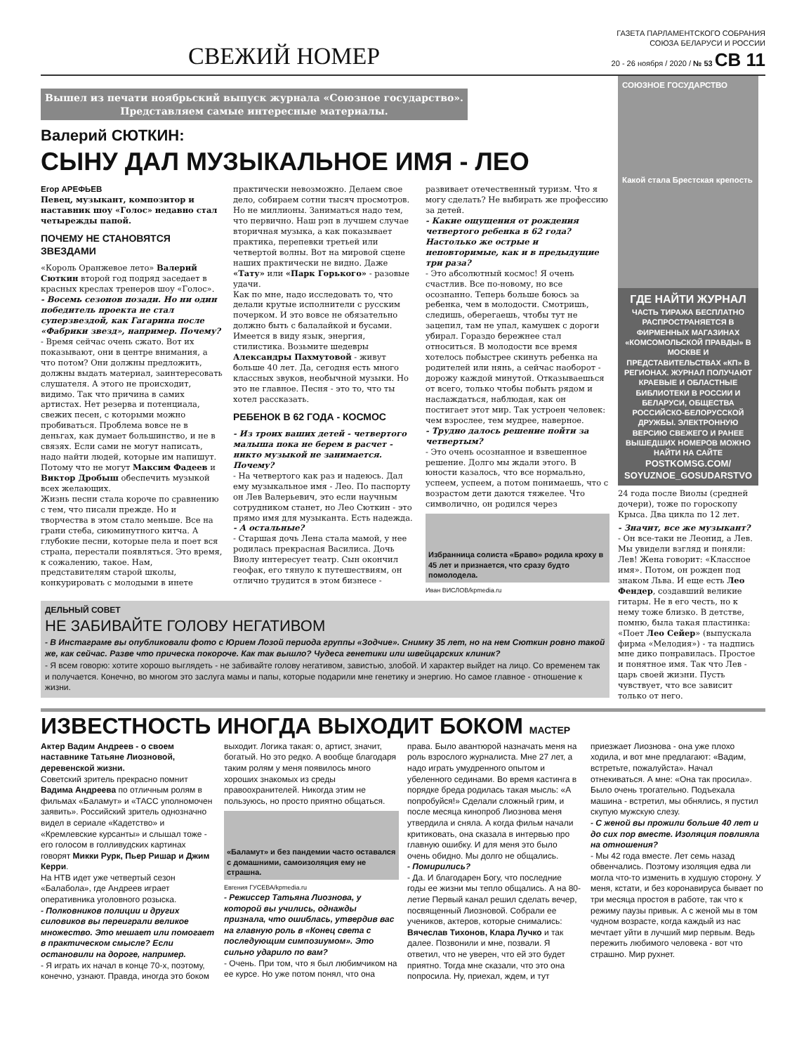СВЕЖИЙ НОМЕР
ГАЗЕТА ПАРЛАМЕНТСКОГО СОБРАНИЯ
СОЮЗА БЕЛАРУСИ И РОССИИ
20 - 26 ноября / 2020 / № 53 СВ 11
Вышел из печати ноябрьский выпуск журнала «Союзное государство». Представляем самые интересные материалы.
Валерий СЮТКИН:
СЫНУ ДАЛ МУЗЫКАЛЬНОЕ ИМЯ - ЛЕО
Егор АРЕФЬЕВ
Певец, музыкант, композитор и наставник шоу «Голос» недавно стал четырежды папой.
ПОЧЕМУ НЕ СТАНОВЯТСЯ ЗВЕЗДАМИ
«Король Оранжевое лето» Валерий Сюткин второй год подряд заседает в красных креслах тренеров шоу «Голос».
- Восемь сезонов позади. Но ни один победитель проекта не стал суперзвездой, как Гагарина после «Фабрики звезд», например. Почему?
- Время сейчас очень сжато. Вот их показывают, они в центре внимания, а что потом? Они должны предложить, должны выдать материал, заинтересовать слушателя. А этого не происходит, видимо. Так что причина в самих артистах. Нет резерва и потенциала, свежих песен, с которыми можно пробиваться. Проблема вовсе не в деньгах, как думает большинство, и не в связях. Если сами не могут написать, надо найти людей, которые им напишут. Потому что не могут Максим Фадеев и Виктор Дробыш обеспечить музыкой всех желающих.
Жизнь песни стала короче по сравнению с тем, что писали прежде. Но и творчества в этом стало меньше. Все на грани стеба, сиюминутного китча. А глубокие песни, которые пела и поет вся страна, перестали появляться. Это время, к сожалению, такое. Нам, представителям старой школы, конкурировать с молодыми в инете практически невозможно. Делаем свое дело, собираем сотни тысяч просмотров. Но не миллионы. Заниматься надо тем, что первично. Наш рэп в лучшем случае вторичная музыка, а как показывает практика, перепевки третьей или четвертой волны. Вот на мировой сцене наших практически не видно. Даже «Тату» или «Парк Горького» - разовые удачи.
Как по мне, надо исследовать то, что делали крутые исполнители с русским почерком. И это вовсе не обязательно должно быть с балалайкой и бусами. Имеется в виду язык, энергия, стилистика. Возьмите шедевры Александры Пахмутовой - живут больше 40 лет. Да, сегодня есть много классных звуков, необычной музыки. Но это не главное. Песня - это то, что ты хотел рассказать.
РЕБЕНОК В 62 ГОДА - КОСМОС
- Из троих ваших детей - четвертого малыша пока не берем в расчет - никто музыкой не занимается. Почему?
- На четвертого как раз и надеюсь. Дал ему музыкальное имя - Лео. По паспорту он Лев Валерьевич, это если научным сотрудником станет, но Лео Сюткин - это прямо имя для музыканта. Есть надежда.
- А остальные?
- Старшая дочь Лена стала мамой, у нее родилась прекрасная Василиса. Дочь Виолу интересует театр. Сын окончил геофак, его тянуло к путешествиям, он отлично трудится в этом бизнесе - развивает отечественный туризм. Что я могу сделать? Не выбирать же профессию за детей.
- Какие ощущения от рождения четвертого ребенка в 62 года? Настолько же острые и неповторимые, как и в предыдущие три раза?
- Это абсолютный космос! Я очень счастлив. Все по-новому, но все осознанно. Теперь больше боюсь за ребенка, чем в молодости. Смотришь, следишь, оберегаешь, чтобы тут не зацепил, там не упал, камушек с дороги убирал. Гораздо бережнее стал относиться. В молодости все время хотелось побыстрее скинуть ребенка на родителей или нянь, а сейчас наоборот - дорожу каждой минутой. Отказываешься от всего, только чтобы побыть рядом и наслаждаться, наблюдая, как он постигает этот мир. Так устроен человек: чем взрослее, тем мудрее, наверное.
- Трудно далось решение пойти за четвертым?
- Это очень осознанное и взвешенное решение. Долго мы ждали этого. В юности казалось, что все нормально, успеем, успеем, а потом понимаешь, что с возрастом дети даются тяжелее. Что символично, он родился через
Избранница солиста «Браво» родила кроху в 45 лет и признается, что сразу будто помолодела.
Иван ВИСЛОВ/kpmedia.ru
ДЕЛЬНЫЙ СОВЕТ
НЕ ЗАБИВАЙТЕ ГОЛОВУ НЕГАТИВОМ
- В Инстаграме вы опубликовали фото с Юрием Лозой периода группы «Зодчие». Снимку 35 лет, но на нем Сюткин ровно такой же, как сейчас. Разве что прическа покороче. Как так вышло? Чудеса генетики или швейцарских клиник?
- Я всем говорю: хотите хорошо выглядеть - не забивайте голову негативом, завистью, злобой. И характер выйдет на лицо. Со временем так и получается. Конечно, во многом это заслуга мамы и папы, которые подарили мне генетику и энергию. Но самое главное - отношение к жизни.
СОЮЗНОЕ ГОСУДАРСТВО
Какой стала Брестская крепость
ГДЕ НАЙТИ ЖУРНАЛ
ЧАСТЬ ТИРАЖА БЕСПЛАТНО РАСПРОСТРАНЯЕТСЯ В ФИРМЕННЫХ МАГАЗИНАХ «КОМСОМОЛЬСКОЙ ПРАВДЫ» В МОСКВЕ И ПРЕДСТАВИТЕЛЬСТВАХ «КП» В РЕГИОНАХ. ЖУРНАЛ ПОЛУЧАЮТ КРАЕВЫЕ И ОБЛАСТНЫЕ БИБЛИОТЕКИ В РОССИИ И БЕЛАРУСИ, ОБЩЕСТВА РОССИЙСКО-БЕЛОРУССКОЙ ДРУЖБЫ. ЭЛЕКТРОННУЮ ВЕРСИЮ СВЕЖЕГО И РАНЕЕ ВЫШЕДШИХ НОМЕРОВ МОЖНО НАЙТИ НА САЙТЕ
POSTKOMSG.COM/ SOYUZNOE_GOSUDARSTVO
24 года после Виолы (средней дочери), тоже по гороскопу Крыса. Два цикла по 12 лет.
- Значит, все же музыкант?
- Он все-таки не Леонид, а Лев. Мы увидели взгляд и поняли: Лев! Жена говорит: «Классное имя». Потом, он рожден под знаком Льва. И еще есть Лео Фендер, создавший великие гитары. Не в его честь, но к нему тоже близко. В детстве, помню, была такая пластинка: «Поет Лео Сейер» (выпускала фирма «Мелодия») - та надпись мне дико понравилась. Простое и понятное имя. Так что Лев - царь своей жизни. Пусть чувствует, что все зависит только от него.
ИЗВЕСТНОСТЬ ИНОГДА ВЫХОДИТ БОКОМ МАСТЕР
Актер Вадим Андреев - о своем наставнике Татьяне Лиозновой, деревенской жизни.
Советский зритель прекрасно помнит Вадима Андреева по отличным ролям в фильмах «Баламут» и «ТАСС уполномочен заявить». Российский зритель однозначно видел в сериале «Кадетство» и «Кремлевские курсанты» и слышал тоже - его голосом в голливудских картинах говорят Микки Рурк, Пьер Ришар и Джим Керри.
На НТВ идет уже четвертый сезон «Балабола», где Андреев играет оперативника уголовного розыска.
- Полковников полиции и других силовиков вы переиграли великое множество. Это мешает или помогает в практическом смысле? Если остановили на дороге, например.
- Я играть их начал в конце 70-х, поэтому, конечно, узнают. Правда, иногда это боком выходит. Логика такая: о, артист, значит, богатый. Но это редко. А вообще благодаря таким ролям у меня появилось много хороших знакомых из среды правоохранителей. Никогда этим не пользуюсь, но просто приятно общаться.
«Баламут» и без пандемии часто оставался с домашними, самоизоляция ему не страшна.
Евгения ГУСЕВА/kpmedia.ru
- Режиссер Татьяна Лиознова, у которой вы учились, однажды признала, что ошиблась, утвердив вас на главную роль в «Конец света с последующим симпозиумом». Это сильно ударило по вам?
- Очень. При том, что я был любимчиком на ее курсе. Но уже потом понял, что она права. Было авантюрой назначать меня на роль взрослого журналиста. Мне 27 лет, а надо играть умудренного опытом и убеленного сединами. Во время кастинга в порядке бреда родилась такая мысль: «А попробуйся!» Сделали сложный грим, и после месяца кинопроб Лиознова меня утвердила и сняла. А когда фильм начали критиковать, она сказала в интервью про главную ошибку. И для меня это было очень обидно. Мы долго не общались.
- Помирились?
- Да. И благодарен Богу, что последние годы ее жизни мы тепло общались. А на 80-летие Первый канал решил сделать вечер, посвященный Лиозновой. Собрали ее учеников, актеров, которые снимались: Вячеслав Тихонов, Клара Лучко и так далее. Позвонили и мне, позвали. Я ответил, что не уверен, что ей это будет приятно. Тогда мне сказали, что это она попросила. Ну, приехал, ждем, и тут приезжает Лиознова - она уже плохо ходила, и вот мне предлагают: «Вадим, встретьте, пожалуйста». Начал отнекиваться. А мне: «Она так просила». Было очень трогательно. Подъехала машина - встретил, мы обнялись, я пустил скупую мужскую слезу.
- С женой вы прожили больше 40 лет и до сих пор вместе. Изоляция повлияла на отношения?
- Мы 42 года вместе. Лет семь назад обвенчались. Поэтому изоляция едва ли могла что-то изменить в худшую сторону. У меня, кстати, и без коронавируса бывает по три месяца простоя в работе, так что к режиму паузы привык. А с женой мы в том чудном возрасте, когда каждый из нас мечтает уйти в лучший мир первым. Ведь пережить любимого человека - вот что страшно. Мир рухнет.